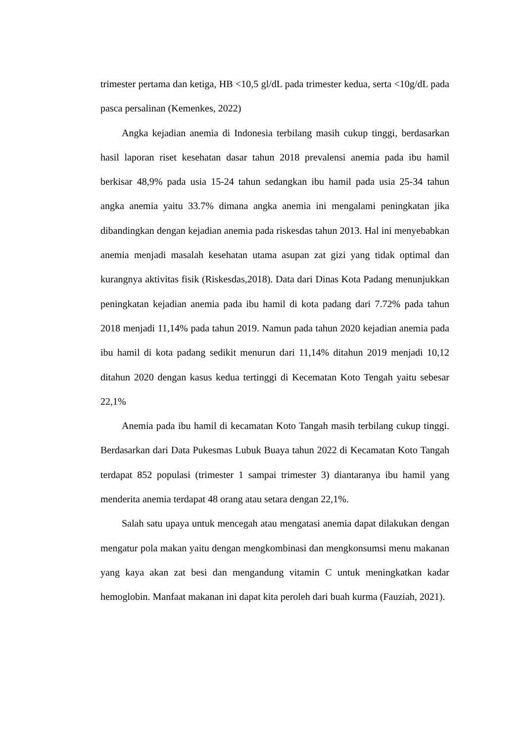trimester pertama dan ketiga, HB <10,5 gl/dL pada trimester kedua, serta <10g/dL pada pasca persalinan (Kemenkes, 2022)
Angka kejadian anemia di Indonesia terbilang masih cukup tinggi, berdasarkan hasil laporan riset kesehatan dasar tahun 2018 prevalensi anemia pada ibu hamil berkisar 48,9% pada usia 15-24 tahun sedangkan ibu hamil pada usia 25-34 tahun angka anemia yaitu 33.7% dimana angka anemia ini mengalami peningkatan jika dibandingkan dengan kejadian anemia pada riskesdas tahun 2013. Hal ini menyebabkan anemia menjadi masalah kesehatan utama asupan zat gizi yang tidak optimal dan kurangnya aktivitas fisik (Riskesdas,2018). Data dari Dinas Kota Padang menunjukkan peningkatan kejadian anemia pada ibu hamil di kota padang dari 7.72% pada tahun 2018 menjadi 11,14% pada tahun 2019. Namun pada tahun 2020 kejadian anemia pada ibu hamil di kota padang sedikit menurun dari 11,14% ditahun 2019 menjadi 10,12 ditahun 2020 dengan kasus kedua tertinggi di Kecematan Koto Tengah yaitu sebesar 22,1%
Anemia pada ibu hamil di kecamatan Koto Tangah masih terbilang cukup tinggi. Berdasarkan dari Data Pukesmas Lubuk Buaya tahun 2022 di Kecamatan Koto Tangah terdapat 852 populasi (trimester 1 sampai trimester 3) diantaranya ibu hamil yang menderita anemia terdapat 48 orang atau setara dengan 22,1%.
Salah satu upaya untuk mencegah atau mengatasi anemia dapat dilakukan dengan mengatur pola makan yaitu dengan mengkombinasi dan mengkonsumsi menu makanan yang kaya akan zat besi dan mengandung vitamin C untuk meningkatkan kadar hemoglobin. Manfaat makanan ini dapat kita peroleh dari buah kurma (Fauziah, 2021).